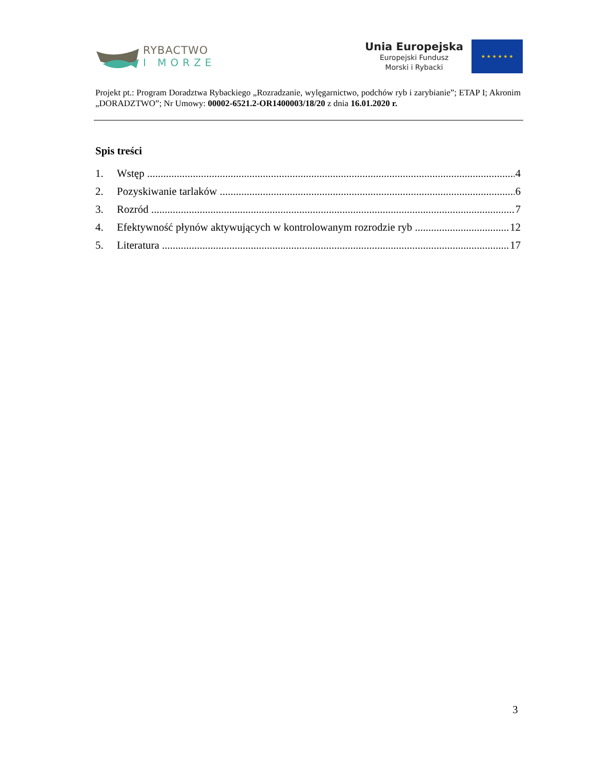RYBACTWO
I MORZE
Unia Europejska
Europejski Fundusz
Morski i Rybacki
★ ★ ★ ★ ★ ★
Projekt pt.: Program Doradztwa Rybackiego „Rozradzanie, wylęgarnictwo, podchów ryb i zarybianie”; ETAP I; Akronim „DORADZTWO”; Nr Umowy: 00002-6521.2-OR1400003/18/20 z dnia 16.01.2020 r.
Spis treści
1. Wstęp 4
2. Pozyskiwanie tarlaków 6
3. Rozród 7
4. Efektywność płynów aktywujących w kontrolowanym rozrodzie ryb 12
5. Literatura 17
3